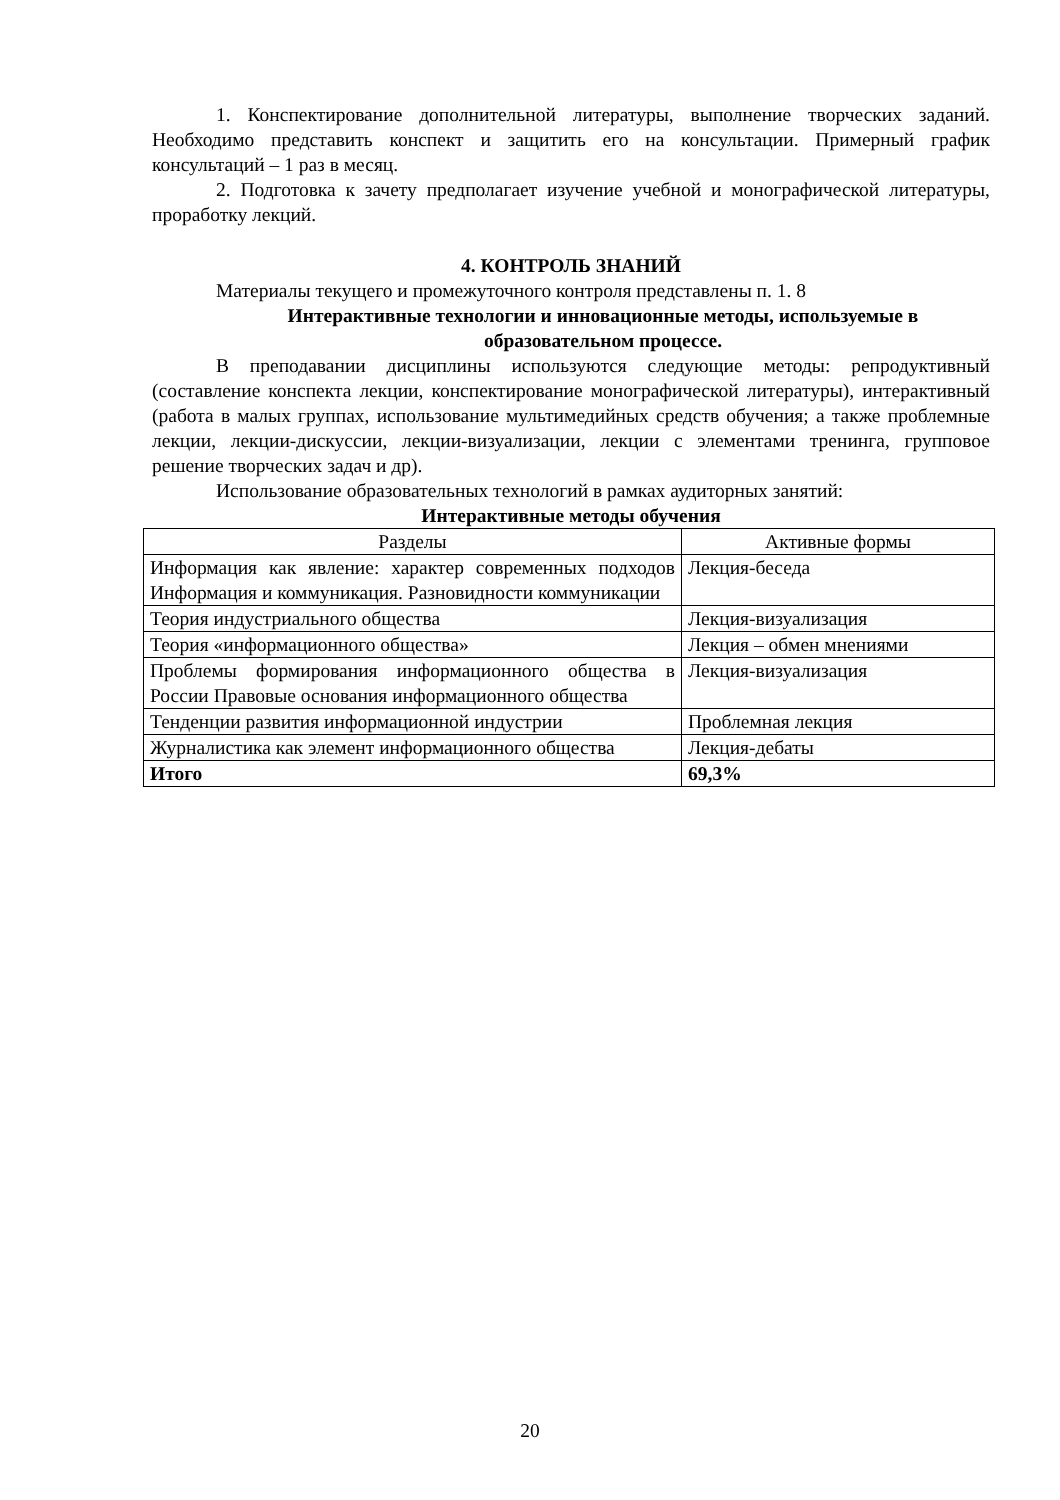1. Конспектирование дополнительной литературы, выполнение творческих заданий. Необходимо представить конспект и защитить его на консультации. Примерный график консультаций – 1 раз в месяц.
2. Подготовка к зачету предполагает изучение учебной и монографической литературы, проработку лекций.
4. КОНТРОЛЬ ЗНАНИЙ
Материалы текущего и промежуточного контроля представлены п. 1. 8
Интерактивные технологии и инновационные методы, используемые в образовательном процессе.
В преподавании дисциплины используются следующие методы: репродуктивный (составление конспекта лекции, конспектирование монографической литературы), интерактивный (работа в малых группах, использование мультимедийных средств обучения; а также проблемные лекции, лекции-дискуссии, лекции-визуализации, лекции с элементами тренинга, групповое решение творческих задач и др).
Использование образовательных технологий в рамках аудиторных занятий:
Интерактивные методы обучения
| Разделы | Активные формы |
| Информация как явление: характер современных подходов Информация и коммуникация. Разновидности коммуникации | Лекция-беседа |
| Теория индустриального общества | Лекция-визуализация |
| Теория «информационного общества» | Лекция – обмен мнениями |
| Проблемы формирования информационного общества в России Правовые основания информационного общества | Лекция-визуализация |
| Тенденции развития информационной индустрии | Проблемная лекция |
| Журналистика как элемент информационного общества | Лекция-дебаты |
| Итого | 69,3% |
20